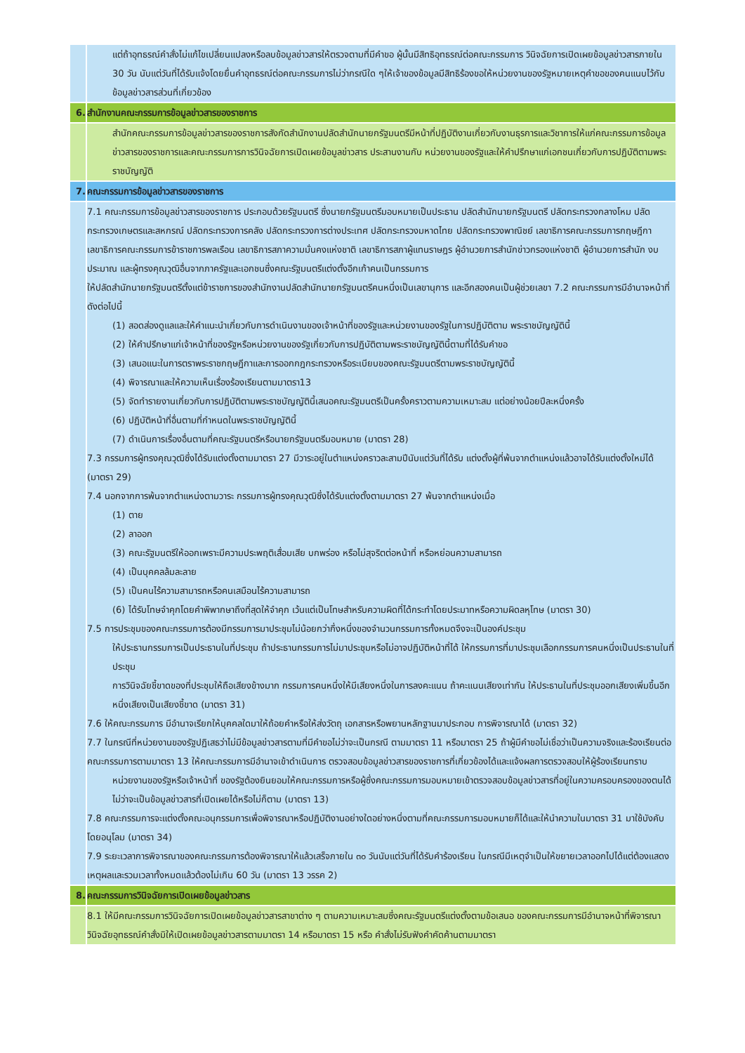| | แต่ถ้าอุทธรณ์คำสั่งไม่แก้ไขเปลี่ยนแปลงหรือลบข้อมูลข่าวสารให้ตรวจตามที่มีคำขอ ผู้นั้นมีสิทธิอุทธรณ์ต่อคณะกรรมการ วินิจฉัยการเปิดเผยข้อมูลข่าวสารภายใน 30 วัน นับแต่วันที่ได้รับแจ้งโดยยื่นคำอุทธรณ์ต่อคณะกรรมการไม่ว่ากรณีใด ๆให้เจ้าของข้อมูลมีสิทธิร้องขอให้หน่วยงานของรัฐหมายเหตุคำขอของคนแนบไว้กับข้อมูลข่าวสารส่วนที่เกี่ยวข้อง |
| 6. | สำนักงานคณะกรรมการข้อมูลข่าวสารของราชการ |
| | สำนักคณะกรรมการข้อมูลข่าวสารของราชการสังกัดสำนักงานปลัดสำนักนายกรัฐมนตรีมีหน้าที่ปฏิบัติงานเกี่ยวกับงานธุรการและวิชาการให้แก่คณะกรรมการข้อมูลข่าวสารของราชการและคณะกรรมการการวินิจฉัยการเปิดเผยข้อมูลข่าวสาร ประสานงานกับ หน่วยงานของรัฐและให้คำปรึกษาแก่เอกชนเกี่ยวกับการปฏิบัติตามพระราชบัญญัติ |
| 7. | คณะกรรมการข้อมูลข่าวสารของราชการ |
| | 7.1 คณะกรรมการข้อมูลข่าวสารของราชการ ประกอบด้วยรัฐมนตรี ซึ่งนายกรัฐมนตรีมอบหมายเป็นประธาน ปลัดสำนักนายกรัฐมนตรี ปลัดกระทรวงกลางโหม ปลัดกระทรวงเกษตรและสหกรณ์ ปลัดกระทรวงการคลัง ปลัดกระทรวงการต่างประเทศ ปลัดกระทรวงมหาดไทย ปลัดกระทรวงพาณิชย์ เลขาธิการคณะกรรมการกฤษฎีกา เลขาธิการคณะกรรมการข้าราชการพลเรือน เลขาธิการสภาความมั่นคงแห่งชาติ เลขาธิการสภาผู้แทนราษฎร ผู้อำนวยการสำนักข่าวกรองแห่งชาติ ผู้อำนวยการสำนัก งบประมาณ และผู้ทรงคุณวุฒิอื่นจากภาครัฐและเอกชนซึ่งคณะรัฐมนตรีแต่งตั้งอีกเก้าคนเป็นกรรมการ ให้ปลัดสำนักนายกรัฐมนตรีตั้งแต่ข้าราชการของสำนักงานปลัดสำนักนายกรัฐมนตรีคนหนึ่งเป็นเลขานุการ และอีกสองคนเป็นผู้ช่วยเลขา 7.2 คณะกรรมการมีอำนาจหน้าที่ ดังต่อไปนี้ (1) สอดส่องดูแลและให้คำแนะนำเกี่ยวกับการดำเนินงานของเจ้าหน้าที่ของรัฐและหน่วยงานของรัฐในการปฏิบัติตาม พระราชบัญญัตินี้ (2) ให้คำปรึกษาแก่เจ้าหน้าที่ของรัฐหรือหน่วยงานของรัฐเกี่ยวกับการปฏิบัติตามพระราชบัญญัตินี้ตามที่ได้รับคำขอ (3) เสนอแนะในการตราพระราชกฤษฎีกาและการออกกฎกระทรวงหรือระเบียบของคณะรัฐมนตรีตามพระราชบัญญัตินี้ (4) พิจารณาและให้ความเห็นเรื่องร้องเรียนตามมาตรา13 (5) จัดทำรายงานเกี่ยวกับการปฏิบัติตามพระราชบัญญัตินี้เสนอคณะรัฐมนตรีเป็นครั้งคราวตามความเหมาะสม แต่อย่างน้อยปีละหนึ่งครั้ง (6) ปฏิบัติหน้าที่อื่นตามที่กำหนดในพระราชบัญญัตินี้ (7) ดำเนินการเรื่องอื่นตามที่คณะรัฐมนตรีหรือนายกรัฐมนตรีมอบหมาย (มาตรา 28) 7.3 กรรมการผู้ทรงคุณวุฒิซึ่งได้รับแต่งตั้งตามมาตรา 27 มีวาระอยู่ในตำแหน่งคราวละสามปีนับแต่วันที่ได้รับ แต่งตั้งผู้ที่พ้นจากตำแหน่งแล้วอาจได้รับแต่งตั้งใหม่ได้ (มาตรา 29) 7.4 นอกจากการพ้นจากตำแหน่งตามวาระ กรรมการผู้ทรงคุณวุฒิซึ่งได้รับแต่งตั้งตามมาตรา 27 พ้นจากตำแหน่งเมื่อ (1) ตาย (2) ลาออก (3) คณะรัฐมนตรีให้ออกเพราะมีความประพฤติเสื่อมเสีย บกพร่อง หรือไม่สุจริตต่อหน้าที่ หรือหย่อนความสามารถ (4) เป็นบุคคลล้มละลาย (5) เป็นคนไร้ความสามารถหรือคนเสมือนไร้ความสามารถ (6) ได้รับโทษจำคุกโดยคำพิพากษาถึงที่สุดให้จำคุก เว้นแต่เป็นโทษสำหรับความผิดที่ได้กระทำโดยประมาทหรือความผิดลหุโทษ (มาตรา 30) 7.5 การประชุมของคณะกรรมการต้องมีกรรมการมาประชุมไม่น้อยกว่ากึ่งหนึ่งของจำนวนกรรมการทั้งหมดจึงจะเป็นองค์ประชุม ให้ประธานกรรมการเป็นประธานในที่ประชุม ถ้าประธานกรรมการไม่มาประชุมหรือไม่อาจปฏิบัติหน้าที่ได้ ให้กรรมการที่มาประชุมเลือกกรรมการคนหนึ่งเป็นประธานในที่ประชุม การวินิจฉัยชี้ขาดของที่ประชุมให้ถือเสียงข้างมาก กรรมการคนหนึ่งให้มีเสียงหนึ่งในการลงคะแนน ถ้าคะแนนเสียงเท่ากัน ให้ประธานในที่ประชุมออกเสียงเพิ่มขึ้นอีกหนึ่งเสียงเป็นเสียงชี้ขาด (มาตรา 31) 7.6 ให้คณะกรรมการ มีอำนาจเรียกให้บุคคลใดมาให้ถ้อยคำหรือให้ส่งวัตถุ เอกสารหรือพยานหลักฐานมาประกอบ การพิจารณาได้ (มาตรา 32) 7.7 ในกรณีที่หน่วยงานของรัฐปฏิเสธว่าไม่มีข้อมูลข่าวสารตามที่มีคำขอไม่ว่าจะเป็นกรณี ตามมาตรา 11 หรือมาตรา 25 ถ้าผู้มีคำขอไม่เชื่อว่าเป็นความจริงและร้องเรียนต่อคณะกรรมการตามมาตรา 13 ให้คณะกรรมการมีอำนาจเข้าดำเนินการ ตรวจสอบข้อมูลข่าวสารของราชการที่เกี่ยวข้องได้และแจ้งผลการตรวจสอบให้ผู้ร้องเรียนทราบ หน่วยงานของรัฐหรือเจ้าหน้าที่ ของรัฐต้องยินยอมให้คณะกรรมการหรือผู้ซึ่งคณะกรรมการมอบหมายเข้าตรวจสอบข้อมูลข่าวสารที่อยู่ในความครอบครองของตนได้ไม่ว่าจะเป็นข้อมูลข่าวสารที่เปิดเผยได้หรือไม่ก็ตาม (มาตรา 13) 7.8 คณะกรรมการจะแต่งตั้งคณะอนุกรรมการเพื่อพิจารณาหรือปฏิบัติงานอย่างใดอย่างหนึ่งตามที่คณะกรรมการมอบหมายก็ได้และให้นำความในมาตรา 31 มาใช้บังคับโดยอนุโลม (มาตรา 34) 7.9 ระยะเวลาการพิจารณาของคณะกรรมการต้องพิจารณาให้แล้วเสร็จภายใน ๓๐ วันนับแต่วันที่ได้รับคำร้องเรียน ในกรณีมีเหตุจำเป็นให้ขยายเวลาออกไปได้แต่ต้องแสดงเหตุผลและรวมเวลาทั้งหมดแล้วต้องไม่เกิน 60 วัน (มาตรา 13 วรรค 2) |
| 8. | คณะกรรมการวินิจฉัยการเปิดเผยข้อมูลข่าวสาร |
| | 8.1 ให้มีคณะกรรมการวินิจฉัยการเปิดเผยข้อมูลข่าวสารสาขาต่าง ๆ ตามความเหมาะสมซึ่งคณะรัฐมนตรีแต่งตั้งตามข้อเสนอ ของคณะกรรมการมีอำนาจหน้าที่พิจารณาวินิจฉัยอุทธรณ์คำสั่งมิให้เปิดเผยข้อมูลข่าวสารตามมาตรา 14 หรือมาตรา 15 หรือ คำสั่งไม่รับฟังคำคัดค้านตามมาตรา |